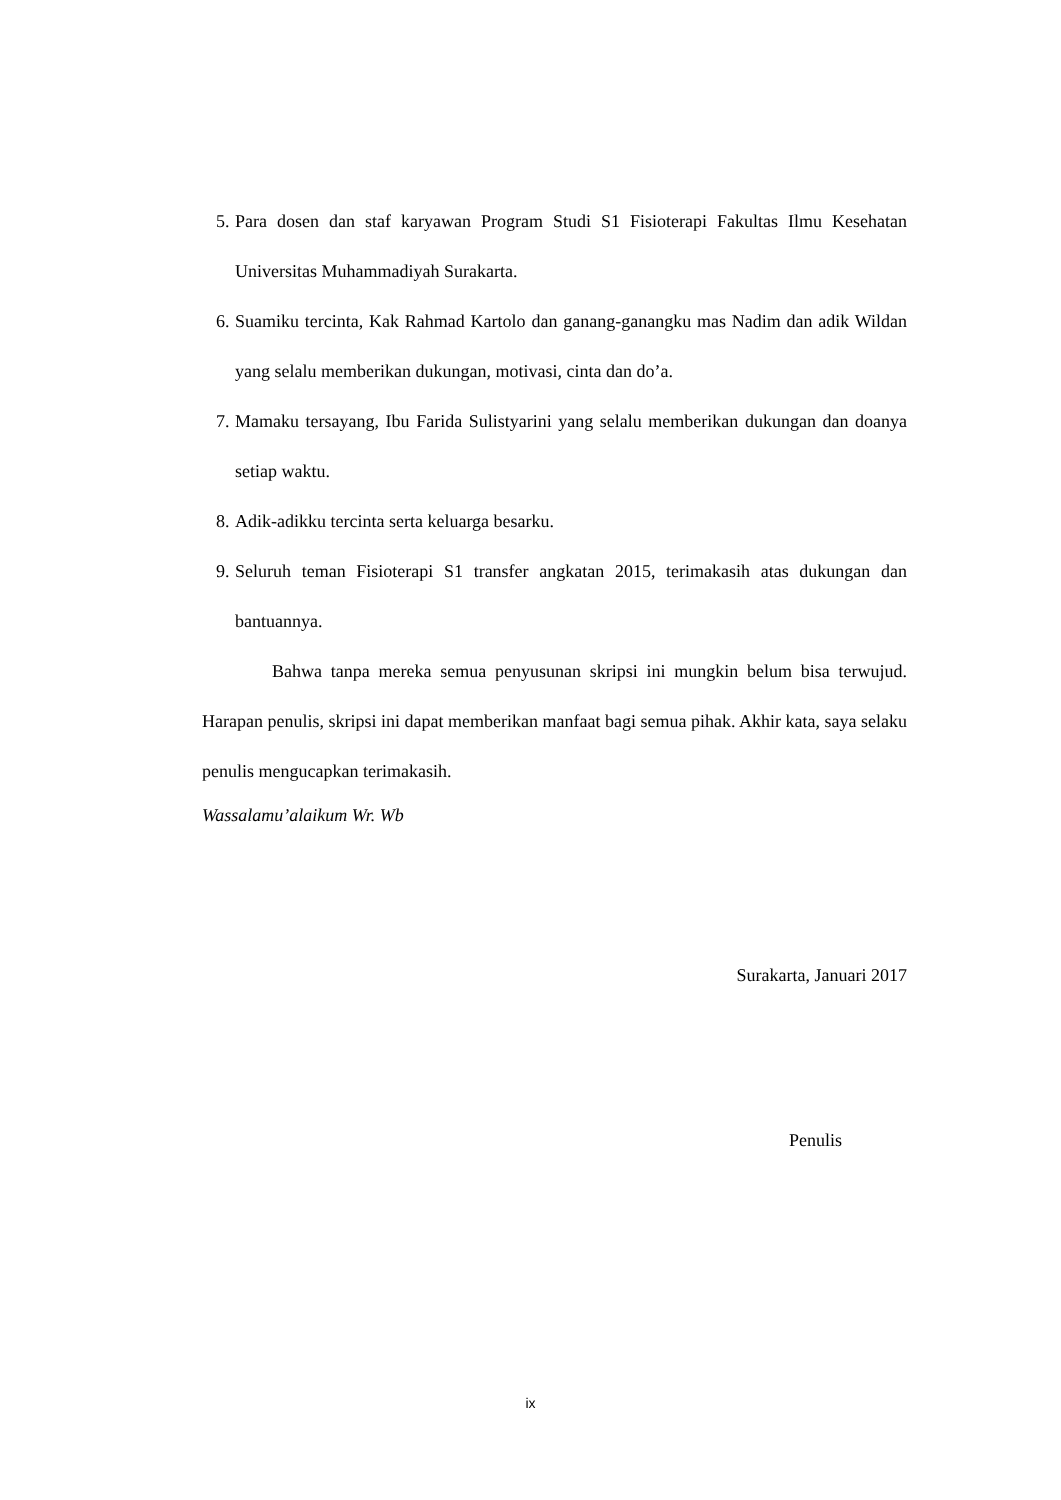5. Para dosen dan staf karyawan Program Studi S1 Fisioterapi Fakultas Ilmu Kesehatan Universitas Muhammadiyah Surakarta.
6. Suamiku tercinta, Kak Rahmad Kartolo dan ganang-ganangku mas Nadim dan adik Wildan yang selalu memberikan dukungan, motivasi, cinta dan do’a.
7. Mamaku tersayang, Ibu Farida Sulistyarini yang selalu memberikan dukungan dan doanya setiap waktu.
8. Adik-adikku tercinta serta keluarga besarku.
9. Seluruh teman Fisioterapi S1 transfer angkatan 2015, terimakasih atas dukungan dan bantuannya.
Bahwa tanpa mereka semua penyusunan skripsi ini mungkin belum bisa terwujud. Harapan penulis, skripsi ini dapat memberikan manfaat bagi semua pihak. Akhir kata, saya selaku penulis mengucapkan terimakasih.
Wassalamu’alaikum Wr. Wb
Surakarta, Januari 2017
Penulis
ix